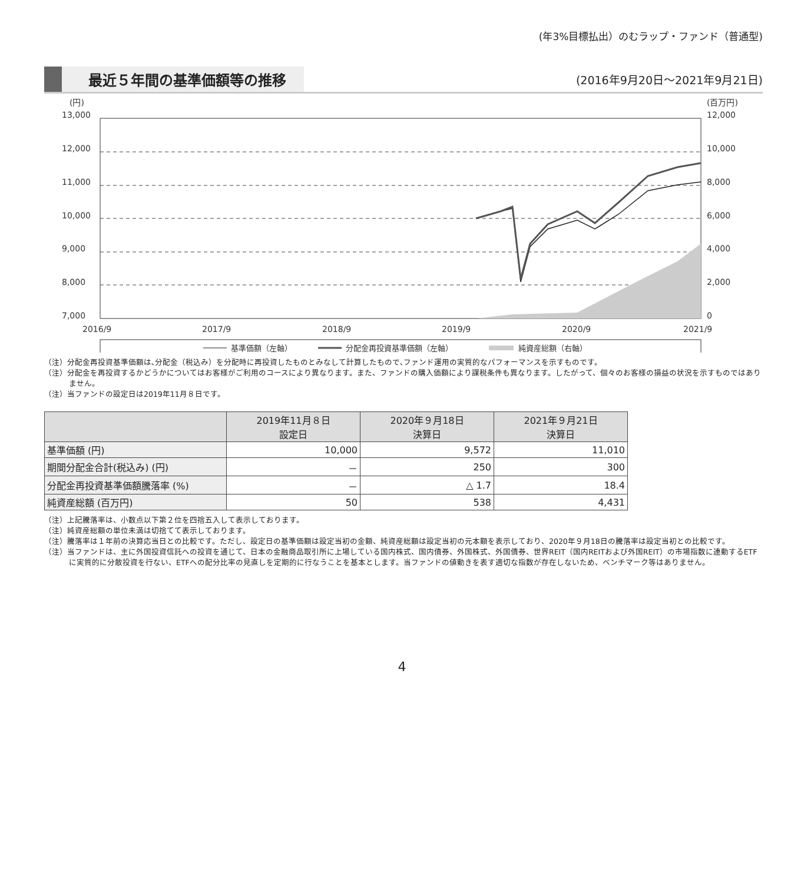(年3%目標払出）のむラップ・ファンド（普通型)
最近５年間の基準価額等の推移
(2016年9月20日～2021年9月21日)
(円)
(百万円)
13,000
12,000
11,000
10,000
9,000
8,000
7,000
12,000
10,000
8,000
6,000
4,000
2,000
0
2016/9
2017/9
2018/9
2019/9
2020/9
2021/9
基準価額（左軸）
分配金再投資基準価額（左軸）
純資産総額（右軸）
（注）分配金再投資基準価額は､分配金（税込み）を分配時に再投資したものとみなして計算したもので､ファンド運用の実質的なパフォーマンスを示すものです。
（注）分配金を再投資するかどうかについてはお客様がご利用のコースにより異なります。また、ファンドの購入価額により課税条件も異なります。したがって、個々のお客様の損益の状況を示すものではありません。
（注）当ファンドの設定日は2019年11月８日です。
| | 2019年11月８日 設定日 | 2020年９月18日 決算日 | 2021年９月21日 決算日 |
| --- | --- | --- | --- |
| 基準価額 (円) | 10,000 | 9,572 | 11,010 |
| 期間分配金合計(税込み) (円) | － | 250 | 300 |
| 分配金再投資基準価額騰落率 (%) | － | △ 1.7 | 18.4 |
| 純資産総額 (百万円) | 50 | 538 | 4,431 |
（注）上記騰落率は、小数点以下第２位を四捨五入して表示しております。
（注）純資産総額の単位未満は切捨てて表示しております。
（注）騰落率は１年前の決算応当日との比較です。ただし、設定日の基準価額は設定当初の金額、純資産総額は設定当初の元本額を表示しており、2020年９月18日の騰落率は設定当初との比較です。
（注）当ファンドは、主に外国投資信託への投資を通じて、日本の金融商品取引所に上場している国内株式、国内債券、外国株式、外国債券、世界REIT（国内REITおよび外国REIT）の市場指数に連動するETFに実質的に分散投資を行ない、ETFへの配分比率の見直しを定期的に行なうことを基本とします。当ファンドの値動きを表す適切な指数が存在しないため、ベンチマーク等はありません。
4